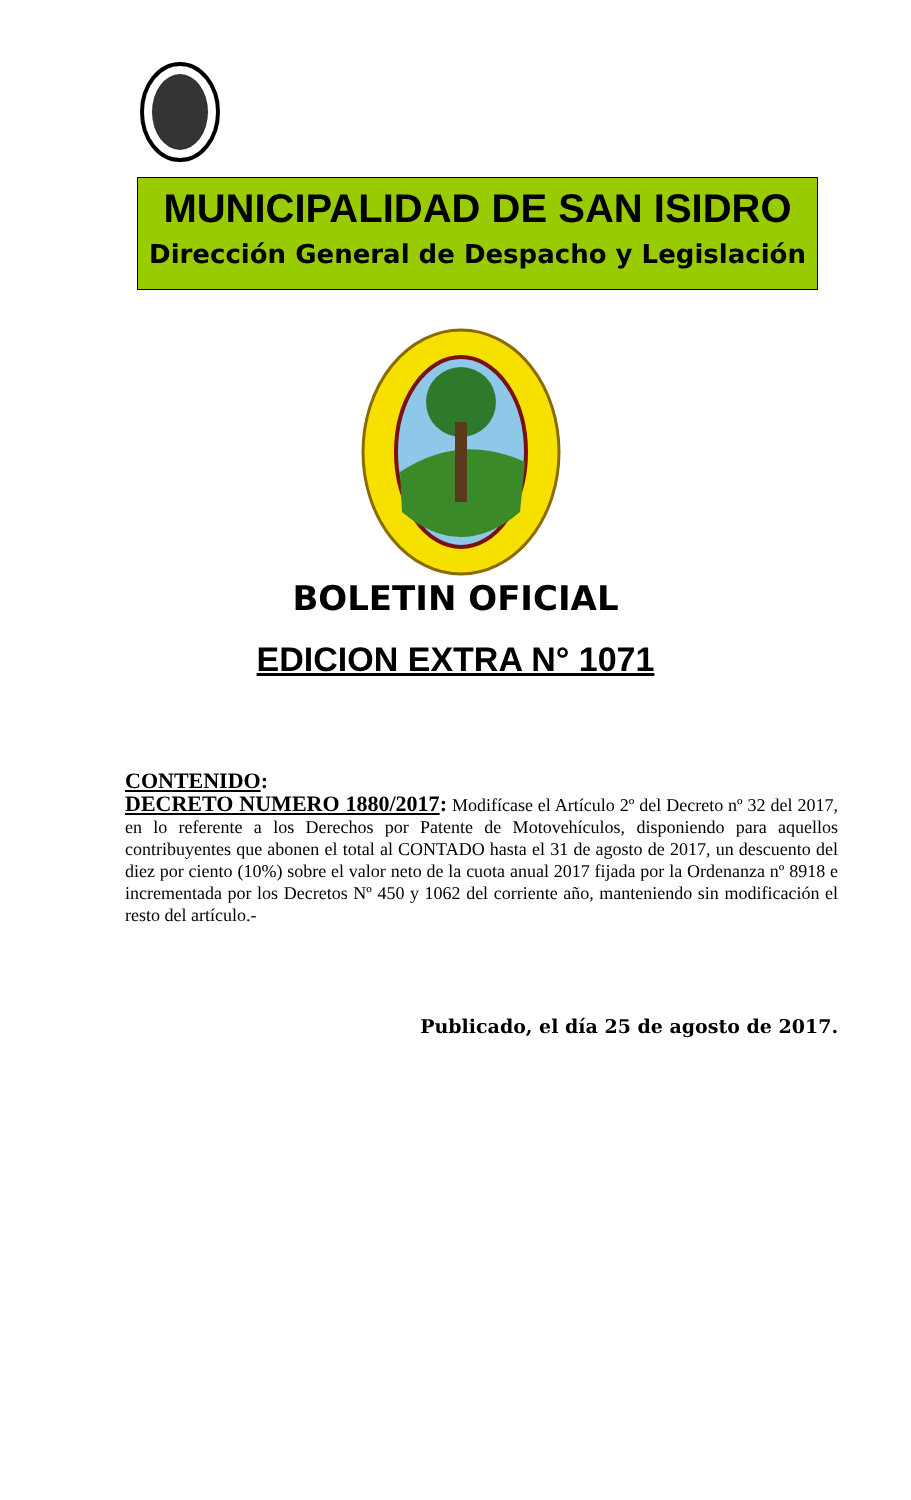MUNICIPALIDAD DE SAN ISIDRO
Dirección General de Despacho y Legislación
BOLETIN OFICIAL
EDICION EXTRA N° 1071
CONTENIDO:
DECRETO NUMERO 1880/2017: Modifícase el Artículo 2º del Decreto nº 32 del 2017, en lo referente a los Derechos por Patente de Motovehículos, disponiendo para aquellos contribuyentes que abonen el total al CONTADO hasta el 31 de agosto de 2017, un descuento del diez por ciento (10%) sobre el valor neto de la cuota anual 2017 fijada por la Ordenanza nº 8918 e incrementada por los Decretos Nº 450 y 1062 del corriente año, manteniendo sin modificación el resto del artículo.-
Publicado, el día 25 de agosto de 2017.